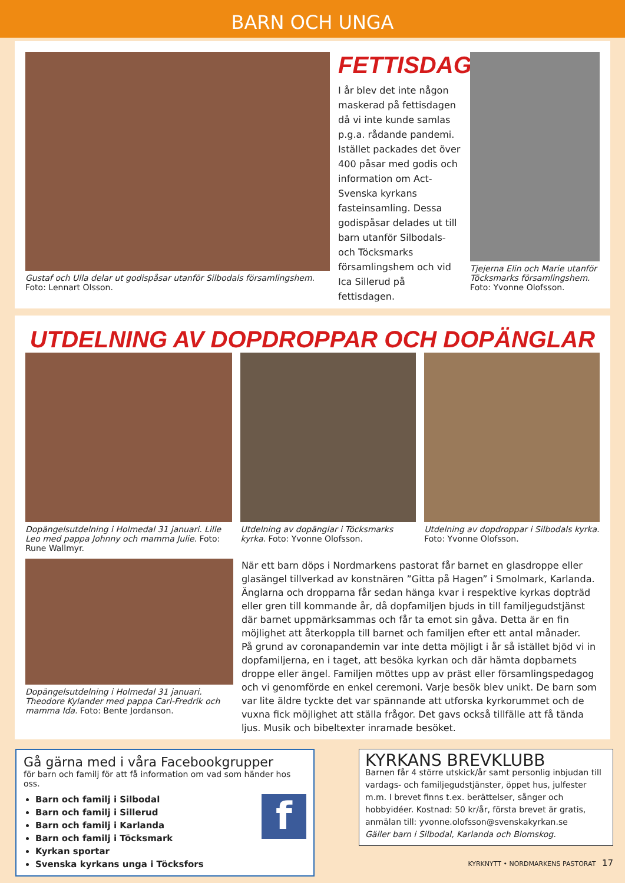BARN OCH UNGA
Gustaf och Ulla delar ut godispåsar utanför Silbodals församlingshem. Foto: Lennart Olsson.
FETTISDAGEN
I år blev det inte någon maskerad på fettisdagen då vi inte kunde samlas p.g.a. rådande pandemi. Istället packades det över 400 påsar med godis och information om Act- Svenska kyrkans fasteinsamling. Dessa godispåsar delades ut till barn utanför Silbodals- och Töcksmarks församlingshem och vid Ica Sillerud på fettisdagen.
Tjejerna Elin och Marie utanför Töcksmarks församlingshem. Foto: Yvonne Olofsson.
UTDELNING AV DOPDROPPAR OCH DOPÄNGLAR
Dopängelsutdelning i Holmedal 31 januari. Lille Leo med pappa Johnny och mamma Julie. Foto: Rune Wallmyr.
Utdelning av dopänglar i Töcksmarks kyrka. Foto: Yvonne Olofsson.
Utdelning av dopdroppar i Silbodals kyrka. Foto: Yvonne Olofsson.
Dopängelsutdelning i Holmedal 31 januari. Theodore Kylander med pappa Carl-Fredrik och mamma Ida. Foto: Bente Jordanson.
När ett barn döps i Nordmarkens pastorat får barnet en glasdroppe eller glasängel tillverkad av konstnären ”Gitta på Hagen” i Smolmark, Karlanda. Änglarna och dropparna får sedan hänga kvar i respektive kyrkas dopträd eller gren till kommande år, då dopfamiljen bjuds in till familjegudstjänst där barnet uppmärksammas och får ta emot sin gåva. Detta är en fin möjlighet att återkoppla till barnet och familjen efter ett antal månader.
På grund av coronapandemin var inte detta möjligt i år så istället bjöd vi in dopfamiljerna, en i taget, att besöka kyrkan och där hämta dopbarnets droppe eller ängel. Familjen möttes upp av präst eller församlingspedagog och vi genomförde en enkel ceremoni. Varje besök blev unikt. De barn som var lite äldre tyckte det var spännande att utforska kyrkorummet och de vuxna fick möjlighet att ställa frågor. Det gavs också tillfälle att få tända ljus. Musik och bibeltexter inramade besöket.
Gå gärna med i våra Facebookgrupper
för barn och familj för att få information om vad som händer hos oss.
Barn och familj i Silbodal
Barn och familj i Sillerud
Barn och familj i Karlanda
Barn och familj i Töcksmark
Kyrkan sportar
Svenska kyrkans unga i Töcksfors
f
KYRKANS BREVKLUBB
Barnen får 4 större utskick/år samt personlig inbjudan till vardags- och familjegudstjänster, öppet hus, julfester m.m. I brevet finns t.ex. berättelser, sånger och hobbyidéer. Kostnad: 50 kr/år, första brevet är gratis, anmälan till: yvonne.olofsson@svenskakyrkan.se
Gäller barn i Silbodal, Karlanda och Blomskog.
KYRKNYTT • NORDMARKENS PASTORAT 17